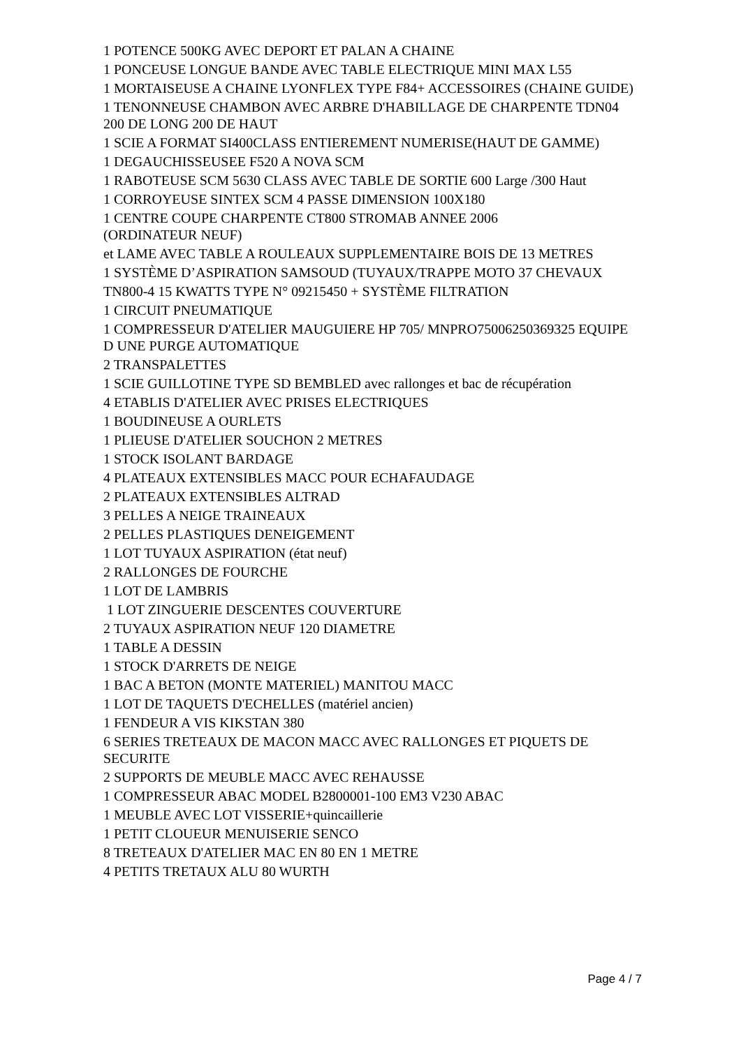1 POTENCE 500KG AVEC DEPORT ET PALAN A CHAINE
1 PONCEUSE LONGUE BANDE AVEC TABLE ELECTRIQUE MINI MAX L55
1 MORTAISEUSE A CHAINE LYONFLEX TYPE F84+ ACCESSOIRES (CHAINE GUIDE)
1 TENONNEUSE CHAMBON AVEC ARBRE D'HABILLAGE DE CHARPENTE TDN04 200 DE LONG 200 DE HAUT
1 SCIE A FORMAT SI400CLASS ENTIEREMENT NUMERISE(HAUT DE GAMME)
1 DEGAUCHISSEUSEE F520 A NOVA SCM
1 RABOTEUSE SCM 5630 CLASS AVEC TABLE DE SORTIE 600 Large /300 Haut
1 CORROYEUSE SINTEX SCM 4 PASSE DIMENSION 100X180
1 CENTRE COUPE CHARPENTE CT800 STROMAB ANNEE 2006
(ORDINATEUR NEUF)
et LAME AVEC TABLE A ROULEAUX SUPPLEMENTAIRE BOIS DE 13 METRES
1 SYSTÈME D’ASPIRATION SAMSOUD (TUYAUX/TRAPPE MOTO 37 CHEVAUX
TN800-4 15 KWATTS TYPE N° 09215450 + SYSTÈME FILTRATION
1 CIRCUIT PNEUMATIQUE
1 COMPRESSEUR D'ATELIER MAUGUIERE HP 705/ MNPRO75006250369325 EQUIPE D UNE PURGE AUTOMATIQUE
2 TRANSPALETTES
1 SCIE GUILLOTINE TYPE SD BEMBLED avec rallonges et bac de récupération
4 ETABLIS D'ATELIER AVEC PRISES ELECTRIQUES
1 BOUDINEUSE A OURLETS
1 PLIEUSE D'ATELIER SOUCHON 2 METRES
1 STOCK ISOLANT BARDAGE
4 PLATEAUX EXTENSIBLES MACC POUR ECHAFAUDAGE
2 PLATEAUX EXTENSIBLES ALTRAD
3 PELLES A NEIGE TRAINEAUX
2 PELLES PLASTIQUES DENEIGEMENT
1 LOT TUYAUX ASPIRATION (état neuf)
2 RALLONGES DE FOURCHE
1 LOT DE LAMBRIS
1 LOT ZINGUERIE DESCENTES COUVERTURE
2 TUYAUX ASPIRATION NEUF 120 DIAMETRE
1 TABLE A DESSIN
1 STOCK D'ARRETS DE NEIGE
1 BAC A BETON (MONTE MATERIEL) MANITOU MACC
1 LOT DE TAQUETS D'ECHELLES (matériel ancien)
1 FENDEUR A VIS KIKSTAN 380
6 SERIES TRETEAUX DE MACON MACC AVEC RALLONGES ET PIQUETS DE SECURITE
2 SUPPORTS DE MEUBLE MACC AVEC REHAUSSE
1 COMPRESSEUR ABAC MODEL B2800001-100 EM3 V230 ABAC
1 MEUBLE AVEC LOT VISSERIE+quincaillerie
1 PETIT CLOUEUR MENUISERIE SENCO
8 TRETEAUX D'ATELIER MAC EN 80 EN 1 METRE
4 PETITS TRETAUX ALU 80 WURTH
Page 4 / 7